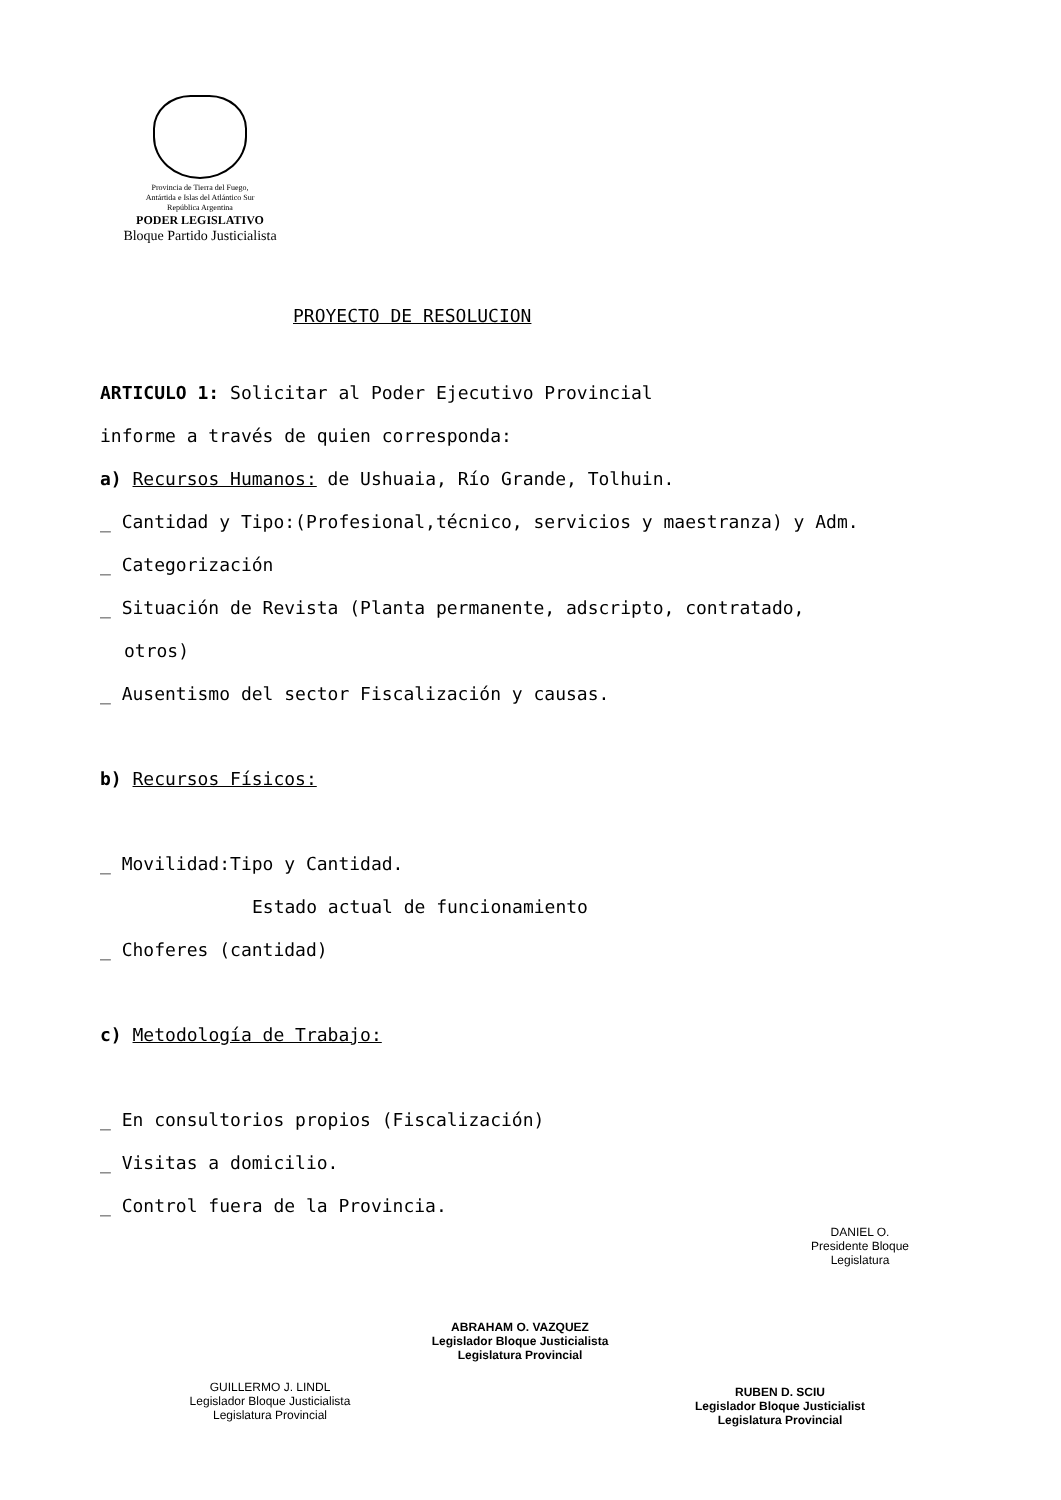Provincia de Tierra del Fuego,
Antártida e Islas del Atlántico Sur
República Argentina
PODER LEGISLATIVO
Bloque Partido Justicialista
PROYECTO DE RESOLUCION
ARTICULO 1: Solicitar al Poder Ejecutivo Provincial
informe a través de quien corresponda:
a) Recursos Humanos: de Ushuaia, Río Grande, Tolhuin.
_ Cantidad y Tipo:(Profesional,técnico, servicios y maestranza) y Adm.
_ Categorización
_ Situación de Revista (Planta permanente, adscripto, contratado,
otros)
_ Ausentismo del sector Fiscalización y causas.
b) Recursos Físicos:
_ Movilidad:Tipo y Cantidad.
Estado actual de funcionamiento
_ Choferes (cantidad)
c) Metodología de Trabajo:
_ En consultorios propios (Fiscalización)
_ Visitas a domicilio.
_ Control fuera de la Provincia.
GUILLERMO J. LINDL
Legislador Bloque Justicialista
Legislatura Provincial
ABRAHAM O. VAZQUEZ
Legislador Bloque Justicialista
Legislatura Provincial
DANIEL O.
Presidente Bloque
Legislatura
RUBEN D. SCIU
Legislador Bloque Justicialist
Legislatura Provincial